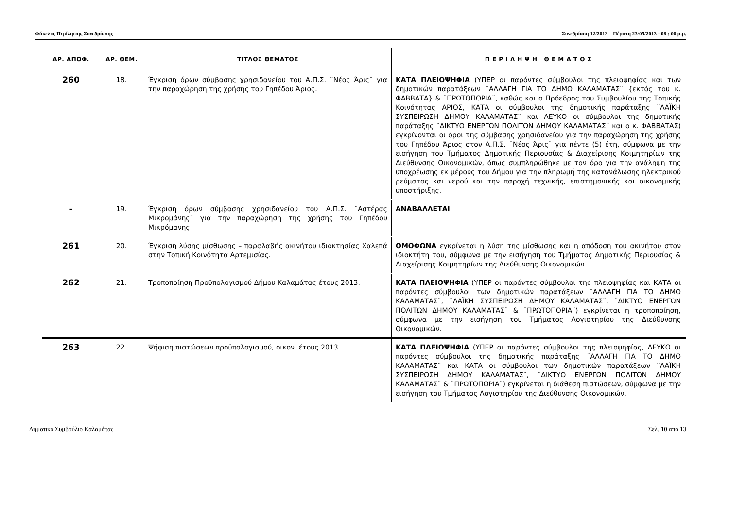Φάκελος Περίληψης Συνεδρίασης Συνεδρίαση 12/2013 – Πέμπτη 23/05/2013 - 08 : 00 μ.μ.
| ΑΡ. ΑΠΟΦ. | ΑΡ. ΘΕΜ. | ΤΙΤΛΟΣ ΘΕΜΑΤΟΣ | Π Ε Ρ Ι Λ Η Ψ Η Θ Ε Μ Α Τ Ο Σ |
| --- | --- | --- | --- |
| 260 | 18. | Έγκριση όρων σύμβασης χρησιδανείου του Α.Π.Σ. ¨Νέος Άρις¨ για την παραχώρηση της χρήσης του Γηπέδου Άριος. | ΚΑΤΑ ΠΛΕΙΟΨΗΦΙΑ (ΥΠΕΡ οι παρόντες σύμβουλοι της πλειοψηφίας και των δημοτικών παρατάξεων ¨ΑΛΛΑΓΗ ΓΙΑ ΤΟ ΔΗΜΟ ΚΑΛΑΜΑΤΑΣ¨ {εκτός του κ. ΦΑΒΒΑΤΑ} & ¨ΠΡΩΤΟΠΟΡΙΑ¨, καθώς και ο Πρόεδρος του Συμβουλίου της Τοπικής Κοινότητας ΑΡΙΟΣ, ΚΑΤΑ οι σύμβουλοι της δημοτικής παράταξης ¨ΛΑΪΚΗ ΣΥΣΠΕΙΡΩΣΗ ΔΗΜΟΥ ΚΑΛΑΜΑΤΑΣ¨ και ΛΕΥΚΟ οι σύμβουλοι της δημοτικής παράταξης ¨ΔΙΚΤΥΟ ΕΝΕΡΓΩΝ ΠΟΛΙΤΩΝ ΔΗΜΟΥ ΚΑΛΑΜΑΤΑΣ¨ και ο κ. ΦΑΒΒΑΤΑΣ) εγκρίνονται οι όροι της σύμβασης χρησιδανείου για την παραχώρηση της χρήσης του Γηπέδου Άριος στον Α.Π.Σ. ¨Νέος Άρις¨ για πέντε (5) έτη, σύμφωνα με την εισήγηση του Τμήματος Δημοτικής Περιουσίας & Διαχείρισης Κοιμητηρίων της Διεύθυνσης Οικονομικών, όπως συμπληρώθηκε με τον όρο για την ανάληψη της υποχρέωσης εκ μέρους του Δήμου για την πληρωμή της κατανάλωσης ηλεκτρικού ρεύματος και νερού και την παροχή τεχνικής, επιστημονικής και οικονομικής υποστήριξης. |
| - | 19. | Έγκριση όρων σύμβασης χρησιδανείου του Α.Π.Σ. ¨Αστέρας Μικρομάνης¨ για την παραχώρηση της χρήσης του Γηπέδου Μικρόμανης. | ΑΝΑΒΑΛΛΕΤΑΙ |
| 261 | 20. | Έγκριση λύσης μίσθωσης – παραλαβής ακινήτου ιδιοκτησίας Χαλεπά στην Τοπική Κοινότητα Αρτεμισίας. | ΟΜΟΦΩΝΑ εγκρίνεται η λύση της μίσθωσης και η απόδοση του ακινήτου στον ιδιοκτήτη του, σύμφωνα με την εισήγηση του Τμήματος Δημοτικής Περιουσίας & Διαχείρισης Κοιμητηρίων της Διεύθυνσης Οικονομικών. |
| 262 | 21. | Τροποποίηση Προϋπολογισμού Δήμου Καλαμάτας έτους 2013. | ΚΑΤΑ ΠΛΕΙΟΨΗΦΙΑ (ΥΠΕΡ οι παρόντες σύμβουλοι της πλειοψηφίας και ΚΑΤΑ οι παρόντες σύμβουλοι των δημοτικών παρατάξεων ¨ΑΛΛΑΓΗ ΓΙΑ ΤΟ ΔΗΜΟ ΚΑΛΑΜΑΤΑΣ¨, ¨ΛΑΪΚΗ ΣΥΣΠΕΙΡΩΣΗ ΔΗΜΟΥ ΚΑΛΑΜΑΤΑΣ¨, ¨ΔΙΚΤΥΟ ΕΝΕΡΓΩΝ ΠΟΛΙΤΩΝ ΔΗΜΟΥ ΚΑΛΑΜΑΤΑΣ¨ & ¨ΠΡΩΤΟΠΟΡΙΑ¨) εγκρίνεται η τροποποίηση, σύμφωνα με την εισήγηση του Τμήματος Λογιστηρίου της Διεύθυνσης Οικονομικών. |
| 263 | 22. | Ψήφιση πιστώσεων προϋπολογισμού, οικον. έτους 2013. | ΚΑΤΑ ΠΛΕΙΟΨΗΦΙΑ (ΥΠΕΡ οι παρόντες σύμβουλοι της πλειοψηφίας, ΛΕΥΚΟ οι παρόντες σύμβουλοι της δημοτικής παράταξης ¨ΑΛΛΑΓΗ ΓΙΑ ΤΟ ΔΗΜΟ ΚΑΛΑΜΑΤΑΣ¨ και ΚΑΤΑ οι σύμβουλοι των δημοτικών παρατάξεων ¨ΛΑΪΚΗ ΣΥΣΠΕΙΡΩΣΗ ΔΗΜΟΥ ΚΑΛΑΜΑΤΑΣ¨, ¨ΔΙΚΤΥΟ ΕΝΕΡΓΩΝ ΠΟΛΙΤΩΝ ΔΗΜΟΥ ΚΑΛΑΜΑΤΑΣ¨ & ¨ΠΡΩΤΟΠΟΡΙΑ¨) εγκρίνεται η διάθεση πιστώσεων, σύμφωνα με την εισήγηση του Τμήματος Λογιστηρίου της Διεύθυνσης Οικονομικών. |
Δημοτικό Συμβούλιο Καλαμάτας Σελ. 10 από 13